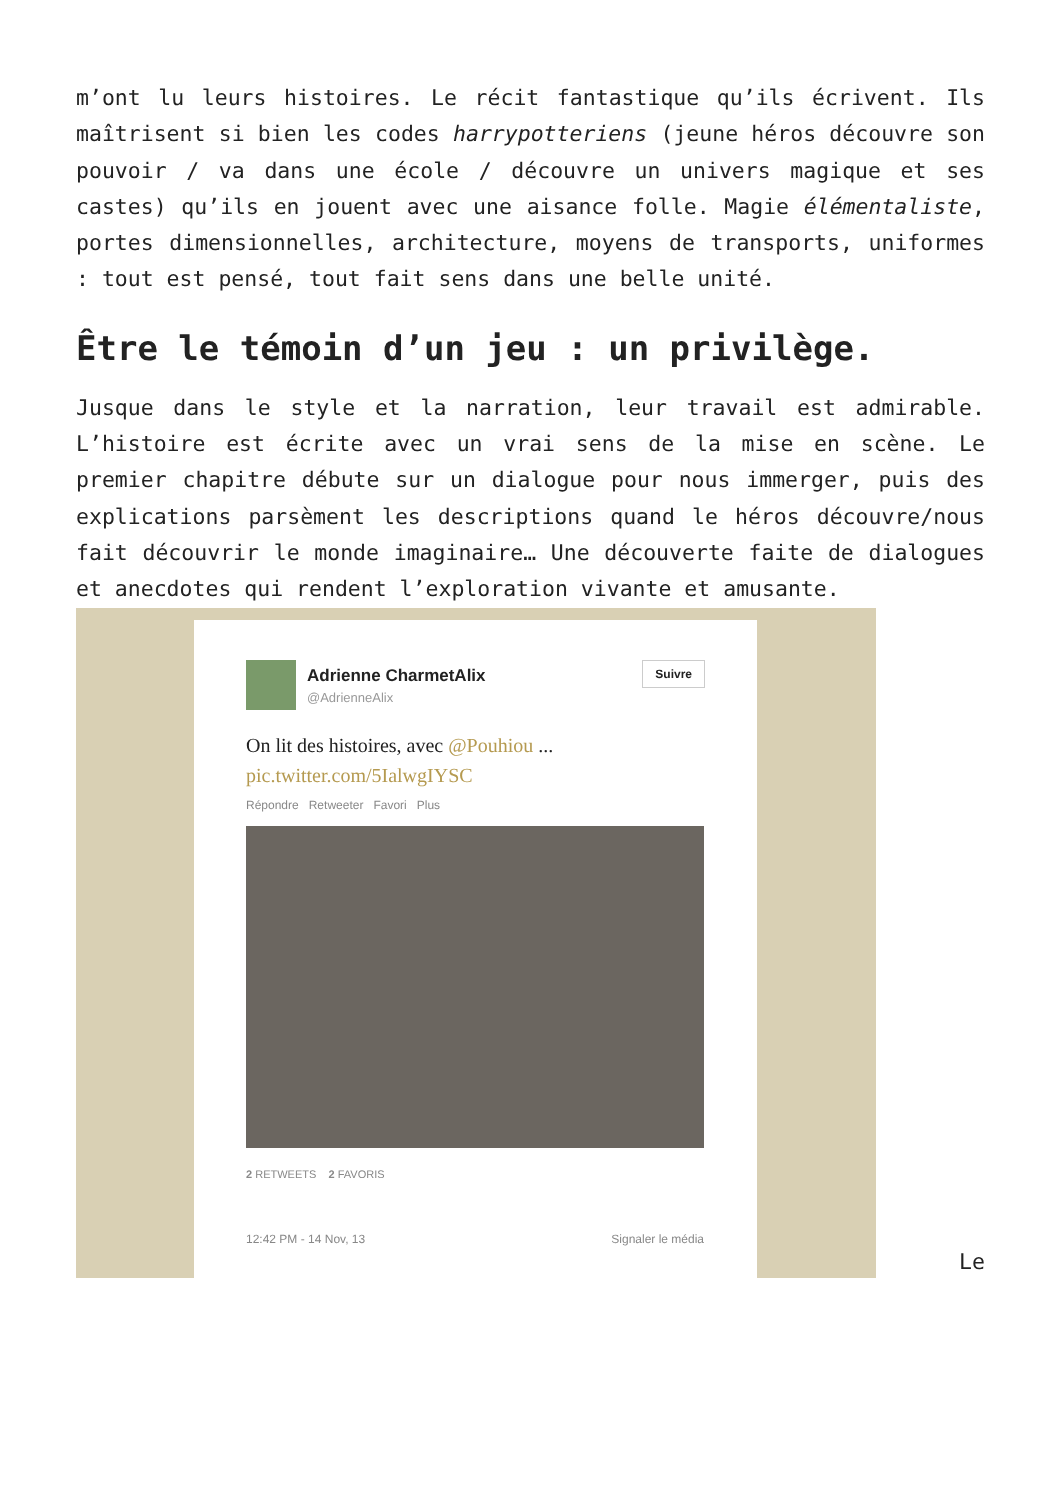m’ont lu leurs histoires. Le récit fantastique qu’ils écrivent. Ils maîtrisent si bien les codes harrypotteriens (jeune héros découvre son pouvoir / va dans une école / découvre un univers magique et ses castes) qu’ils en jouent avec une aisance folle. Magie élémentaliste, portes dimensionnelles, architecture, moyens de transports, uniformes : tout est pensé, tout fait sens dans une belle unité.
Être le témoin d’un jeu : un privilège.
Jusque dans le style et la narration, leur travail est admirable. L’histoire est écrite avec un vrai sens de la mise en scène. Le premier chapitre débute sur un dialogue pour nous immerger, puis des explications parsèment les descriptions quand le héros découvre/nous fait découvrir le monde imaginaire… Une découverte faite de dialogues et anecdotes qui rendent l’exploration vivante et amusante.
Adrienne CharmetAlix
@AdrienneAlix
Suivre
On lit des histoires, avec @Pouhiou ...
pic.twitter.com/5IalwgIYSC
Répondre Retweeter Favori Plus
2 RETWEETS 2 FAVORIS
12:42 PM - 14 Nov, 13 Signaler le média
Le